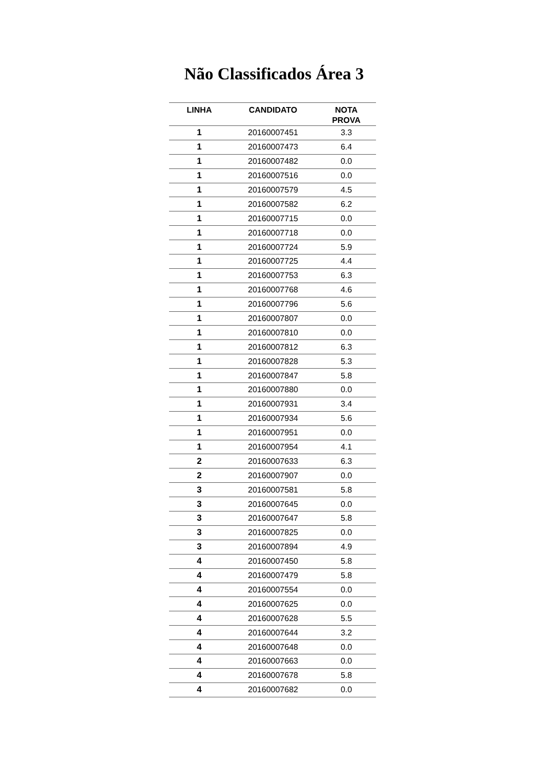Não Classificados Área 3
| LINHA | CANDIDATO | NOTA PROVA |
| --- | --- | --- |
| 1 | 20160007451 | 3.3 |
| 1 | 20160007473 | 6.4 |
| 1 | 20160007482 | 0.0 |
| 1 | 20160007516 | 0.0 |
| 1 | 20160007579 | 4.5 |
| 1 | 20160007582 | 6.2 |
| 1 | 20160007715 | 0.0 |
| 1 | 20160007718 | 0.0 |
| 1 | 20160007724 | 5.9 |
| 1 | 20160007725 | 4.4 |
| 1 | 20160007753 | 6.3 |
| 1 | 20160007768 | 4.6 |
| 1 | 20160007796 | 5.6 |
| 1 | 20160007807 | 0.0 |
| 1 | 20160007810 | 0.0 |
| 1 | 20160007812 | 6.3 |
| 1 | 20160007828 | 5.3 |
| 1 | 20160007847 | 5.8 |
| 1 | 20160007880 | 0.0 |
| 1 | 20160007931 | 3.4 |
| 1 | 20160007934 | 5.6 |
| 1 | 20160007951 | 0.0 |
| 1 | 20160007954 | 4.1 |
| 2 | 20160007633 | 6.3 |
| 2 | 20160007907 | 0.0 |
| 3 | 20160007581 | 5.8 |
| 3 | 20160007645 | 0.0 |
| 3 | 20160007647 | 5.8 |
| 3 | 20160007825 | 0.0 |
| 3 | 20160007894 | 4.9 |
| 4 | 20160007450 | 5.8 |
| 4 | 20160007479 | 5.8 |
| 4 | 20160007554 | 0.0 |
| 4 | 20160007625 | 0.0 |
| 4 | 20160007628 | 5.5 |
| 4 | 20160007644 | 3.2 |
| 4 | 20160007648 | 0.0 |
| 4 | 20160007663 | 0.0 |
| 4 | 20160007678 | 5.8 |
| 4 | 20160007682 | 0.0 |